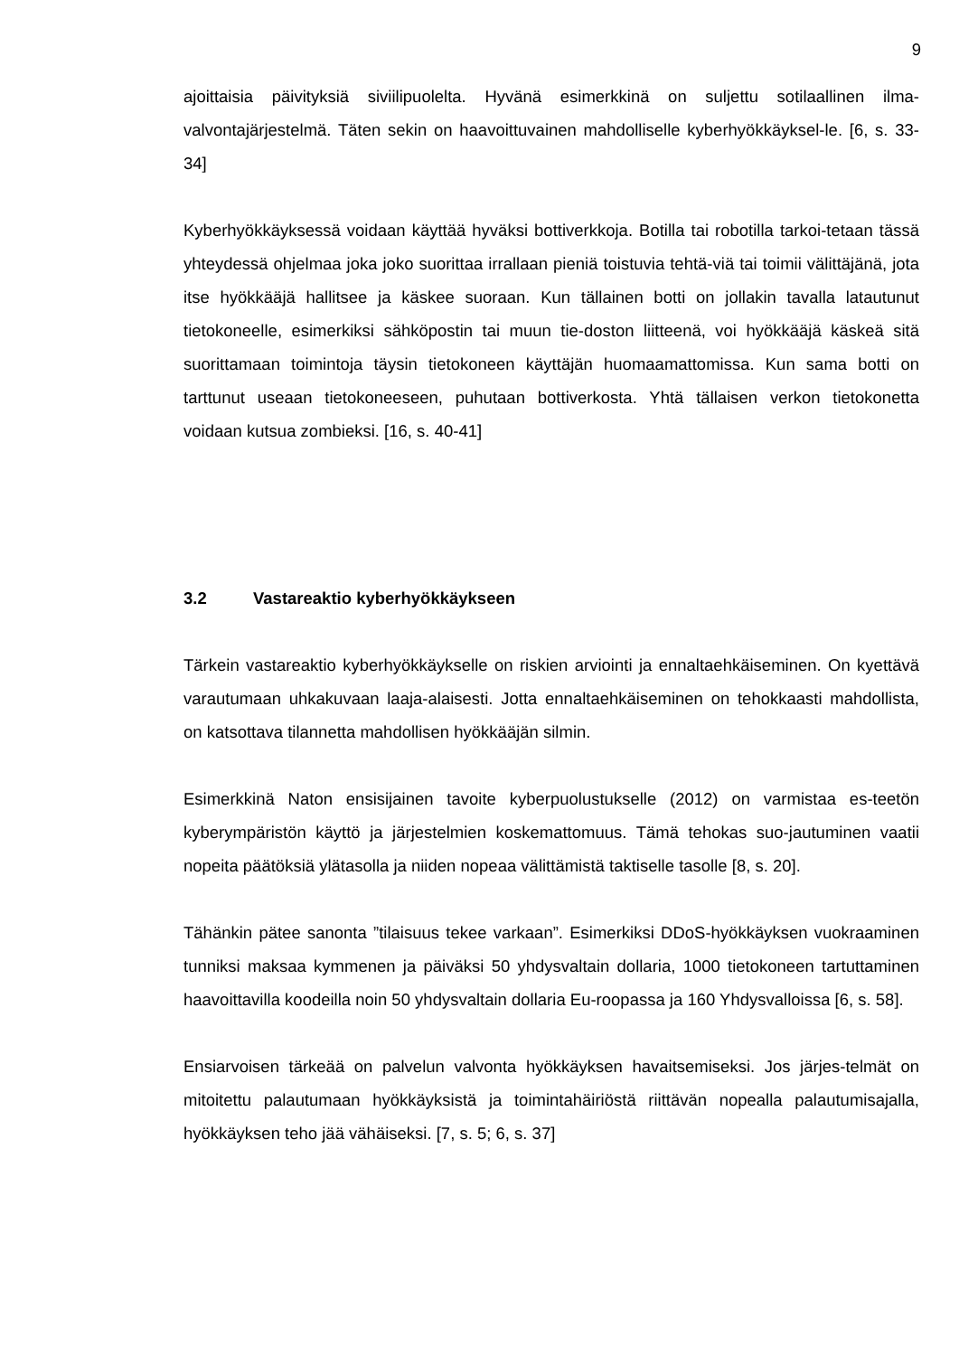9
ajoittaisia päivityksiä siviilipuolelta. Hyvänä esimerkkinä on suljettu sotilaallinen ilma-valvontajärjestelmä. Täten sekin on haavoittuvainen mahdolliselle kyberhyökkäyksel-le. [6, s. 33-34]
Kyberhyökkäyksessä voidaan käyttää hyväksi bottiverkkoja. Botilla tai robotilla tarkoi-tetaan tässä yhteydessä ohjelmaa joka joko suorittaa irrallaan pieniä toistuvia tehtä-viä tai toimii välittäjänä, jota itse hyökkääjä hallitsee ja käskee suoraan. Kun tällainen botti on jollakin tavalla latautunut tietokoneelle, esimerkiksi sähköpostin tai muun tie-doston liitteenä, voi hyökkääjä käskeä sitä suorittamaan toimintoja täysin tietokoneen käyttäjän huomaamattomissa. Kun sama botti on tarttunut useaan tietokoneeseen, puhutaan bottiverkosta. Yhtä tällaisen verkon tietokonetta voidaan kutsua zombieksi. [16, s. 40-41]
3.2 Vastareaktio kyberhyökkäykseen
Tärkein vastareaktio kyberhyökkäykselle on riskien arviointi ja ennaltaehkäiseminen. On kyettävä varautumaan uhkakuvaan laaja-alaisesti. Jotta ennaltaehkäiseminen on tehokkaasti mahdollista, on katsottava tilannetta mahdollisen hyökkääjän silmin.
Esimerkkinä Naton ensisijainen tavoite kyberpuolustukselle (2012) on varmistaa es-teetön kyberympäristön käyttö ja järjestelmien koskemattomuus. Tämä tehokas suo-jautuminen vaatii nopeita päätöksiä ylätasolla ja niiden nopeaa välittämistä taktiselle tasolle [8, s. 20].
Tähänkin pätee sanonta ”tilaisuus tekee varkaan”. Esimerkiksi DDoS-hyökkäyksen vuokraaminen tunniksi maksaa kymmenen ja päiväksi 50 yhdysvaltain dollaria, 1000 tietokoneen tartuttaminen haavoittavilla koodeilla noin 50 yhdysvaltain dollaria Eu-roopassa ja 160 Yhdysvalloissa [6, s. 58].
Ensiarvoisen tärkeää on palvelun valvonta hyökkäyksen havaitsemiseksi. Jos järjes-telmät on mitoitettu palautumaan hyökkäyksistä ja toimintahäiriöstä riittävän nopealla palautumisajalla, hyökkäyksen teho jää vähäiseksi. [7, s. 5; 6, s. 37]